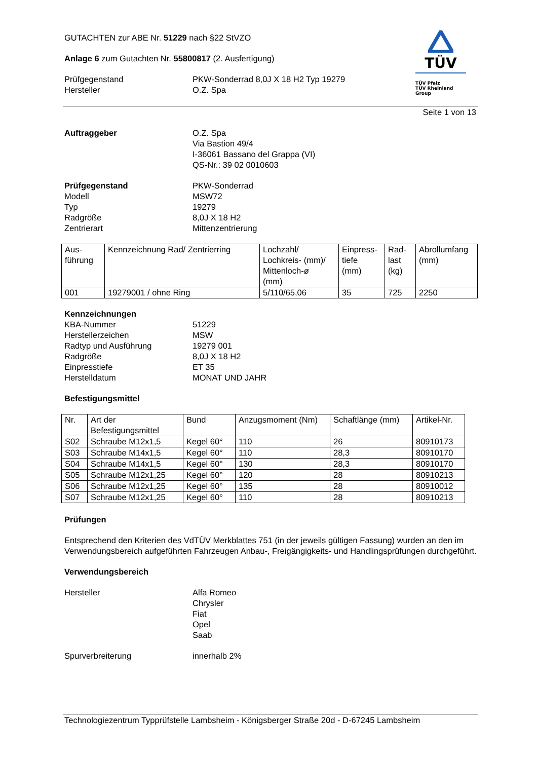GUTACHTEN zur ABE Nr. 51229 nach §22 StVZO
Anlage 6 zum Gutachten Nr. 55800817 (2. Ausfertigung)
Prüfgegenstand PKW-Sonderrad 8,0J X 18 H2 Typ 19279
Hersteller O.Z. Spa
TÜV
TÜV Pfalz
TÜV Rheinland Group
Seite 1 von 13
Auftraggeber O.Z. Spa
Via Bastion 49/4
I-36061 Bassano del Grappa (VI)
QS-Nr.: 39 02 0010603
Prüfgegenstand
Modell
Typ
Radgröße
Zentrierart
PKW-Sonderrad
MSW72
19279
8,0J X 18 H2
Mittenzentrierung
| Aus- führung | Kennzeichnung Rad/ Zentrierring | Lochzahl/ Lochkreis- (mm)/ Mittenloch-ø (mm) | Einpress- tiefe (mm) | Rad- last (kg) | Abrollumfang (mm) |
| --- | --- | --- | --- | --- | --- |
| 001 | 19279001 / ohne Ring | 5/110/65,06 | 35 | 725 | 2250 |
Kennzeichnungen
KBA-Nummer
Herstellerzeichen
Radtyp und Ausführung
Radgröße
Einpresstiefe
Herstelldatum
51229
MSW
19279 001
8,0J X 18 H2
ET 35
MONAT UND JAHR
Befestigungsmittel
| Nr. | Art der Befestigungsmittel | Bund | Anzugsmoment (Nm) | Schaftlänge (mm) | Artikel-Nr. |
| --- | --- | --- | --- | --- | --- |
| S02 | Schraube M12x1,5 | Kegel 60° | 110 | 26 | 80910173 |
| S03 | Schraube M14x1,5 | Kegel 60° | 110 | 28,3 | 80910170 |
| S04 | Schraube M14x1,5 | Kegel 60° | 130 | 28,3 | 80910170 |
| S05 | Schraube M12x1,25 | Kegel 60° | 120 | 28 | 80910213 |
| S06 | Schraube M12x1,25 | Kegel 60° | 135 | 28 | 80910012 |
| S07 | Schraube M12x1,25 | Kegel 60° | 110 | 28 | 80910213 |
Prüfungen
Entsprechend den Kriterien des VdTÜV Merkblattes 751 (in der jeweils gültigen Fassung) wurden an den im Verwendungsbereich aufgeführten Fahrzeugen Anbau-, Freigängigkeits- und Handlingsprüfungen durchgeführt.
Verwendungsbereich
Hersteller Alfa Romeo
Chrysler
Fiat
Opel
Saab
Spurverbreiterung innerhalb 2%
Technologiezentrum Typprüfstelle Lambsheim - Königsberger Straße 20d - D-67245 Lambsheim